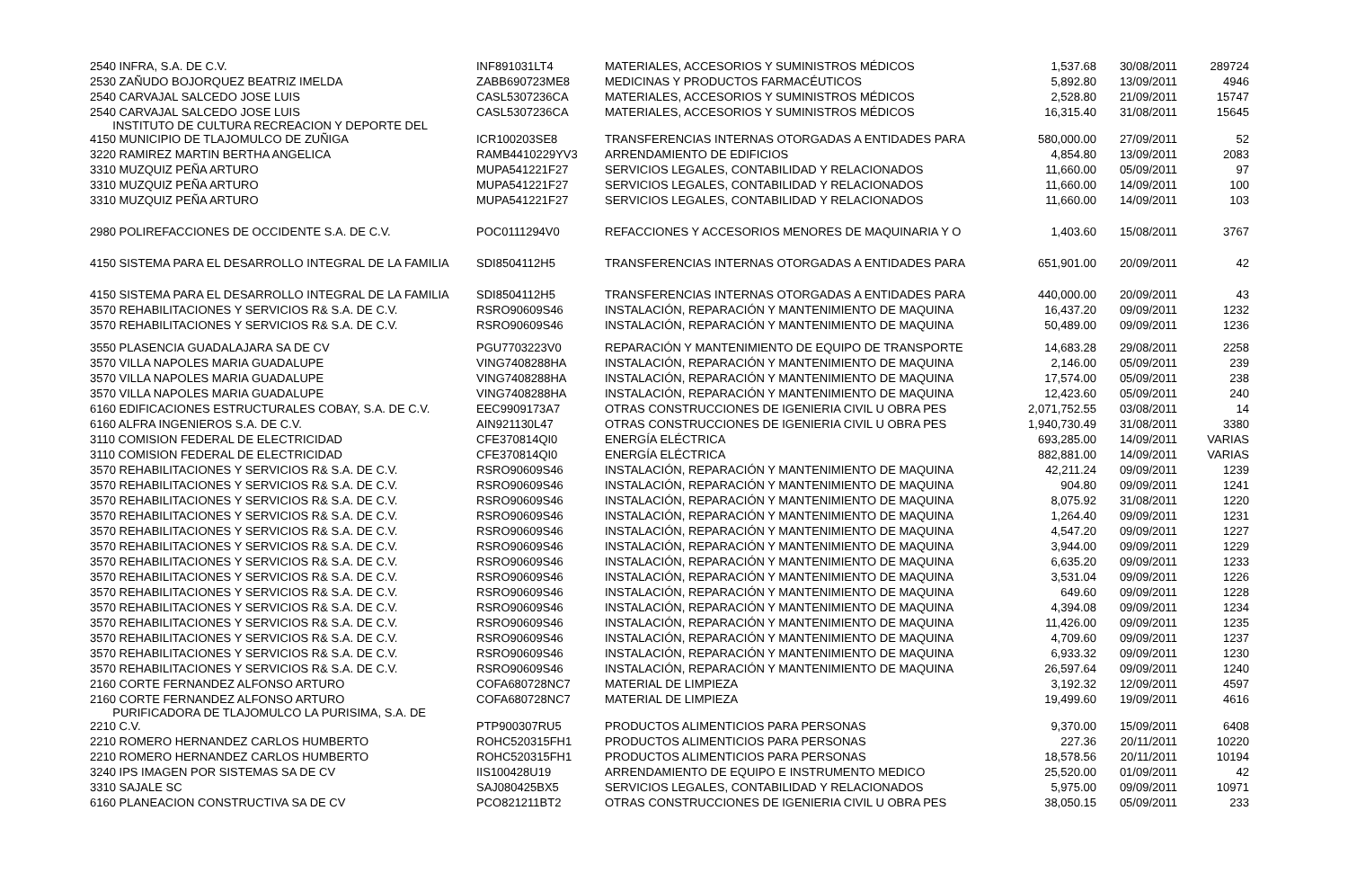| 2540 INFRA, S.A. DE C.V. | INF891031LT4 | MATERIALES, ACCESORIOS Y SUMINISTROS MÉDICOS | 1,537.68 | 30/08/2011 | 289724 |
| 2530 ZAÑUDO BOJORQUEZ BEATRIZ IMELDA | ZABB690723ME8 | MEDICINAS Y PRODUCTOS FARMACÉUTICOS | 5,892.80 | 13/09/2011 | 4946 |
| 2540 CARVAJAL SALCEDO JOSE LUIS | CASL5307236CA | MATERIALES, ACCESORIOS Y SUMINISTROS MÉDICOS | 2,528.80 | 21/09/2011 | 15747 |
| 2540 CARVAJAL SALCEDO JOSE LUIS | CASL5307236CA | MATERIALES, ACCESORIOS Y SUMINISTROS MÉDICOS | 16,315.40 | 31/08/2011 | 15645 |
| INSTITUTO DE CULTURA RECREACION Y DEPORTE DEL 4150 MUNICIPIO DE TLAJOMULCO DE ZUÑIGA | ICR100203SE8 | TRANSFERENCIAS INTERNAS OTORGADAS A ENTIDADES PARA | 580,000.00 | 27/09/2011 | 52 |
| 3220 RAMIREZ MARTIN BERTHA ANGELICA | RAMB4410229YV3 | ARRENDAMIENTO DE EDIFICIOS | 4,854.80 | 13/09/2011 | 2083 |
| 3310 MUZQUIZ PEÑA ARTURO | MUPA541221F27 | SERVICIOS LEGALES, CONTABILIDAD Y RELACIONADOS | 11,660.00 | 05/09/2011 | 97 |
| 3310 MUZQUIZ PEÑA ARTURO | MUPA541221F27 | SERVICIOS LEGALES, CONTABILIDAD Y RELACIONADOS | 11,660.00 | 14/09/2011 | 100 |
| 3310 MUZQUIZ PEÑA ARTURO | MUPA541221F27 | SERVICIOS LEGALES, CONTABILIDAD Y RELACIONADOS | 11,660.00 | 14/09/2011 | 103 |
| 2980 POLIREFACCIONES DE OCCIDENTE S.A. DE C.V. | POC0111294V0 | REFACCIONES Y ACCESORIOS MENORES DE MAQUINARIA Y O | 1,403.60 | 15/08/2011 | 3767 |
| 4150 SISTEMA PARA EL DESARROLLO INTEGRAL DE LA FAMILIA | SDI8504112H5 | TRANSFERENCIAS INTERNAS OTORGADAS A ENTIDADES PARA | 651,901.00 | 20/09/2011 | 42 |
| 4150 SISTEMA PARA EL DESARROLLO INTEGRAL DE LA FAMILIA | SDI8504112H5 | TRANSFERENCIAS INTERNAS OTORGADAS A ENTIDADES PARA | 440,000.00 | 20/09/2011 | 43 |
| 3570 REHABILITACIONES Y SERVICIOS R& S.A. DE C.V. | RSRO90609S46 | INSTALACIÓN, REPARACIÓN Y MANTENIMIENTO DE MAQUINA | 16,437.20 | 09/09/2011 | 1232 |
| 3570 REHABILITACIONES Y SERVICIOS R& S.A. DE C.V. | RSRO90609S46 | INSTALACIÓN, REPARACIÓN Y MANTENIMIENTO DE MAQUINA | 50,489.00 | 09/09/2011 | 1236 |
| 3550 PLASENCIA GUADALAJARA SA DE CV | PGU7703223V0 | REPARACIÓN Y MANTENIMIENTO DE EQUIPO DE TRANSPORTE | 14,683.28 | 29/08/2011 | 2258 |
| 3570 VILLA NAPOLES MARIA GUADALUPE | VING7408288HA | INSTALACIÓN, REPARACIÓN Y MANTENIMIENTO DE MAQUINA | 2,146.00 | 05/09/2011 | 239 |
| 3570 VILLA NAPOLES MARIA GUADALUPE | VING7408288HA | INSTALACIÓN, REPARACIÓN Y MANTENIMIENTO DE MAQUINA | 17,574.00 | 05/09/2011 | 238 |
| 3570 VILLA NAPOLES MARIA GUADALUPE | VING7408288HA | INSTALACIÓN, REPARACIÓN Y MANTENIMIENTO DE MAQUINA | 12,423.60 | 05/09/2011 | 240 |
| 6160 EDIFICACIONES ESTRUCTURALES COBAY, S.A. DE C.V. | EEC9909173A7 | OTRAS CONSTRUCCIONES DE IGENIERIA CIVIL U OBRA PES | 2,071,752.55 | 03/08/2011 | 14 |
| 6160 ALFRA INGENIEROS S.A. DE C.V. | AIN921130L47 | OTRAS CONSTRUCCIONES DE IGENIERIA CIVIL U OBRA PES | 1,940,730.49 | 31/08/2011 | 3380 |
| 3110 COMISION FEDERAL DE ELECTRICIDAD | CFE370814QI0 | ENERGÍA ELÉCTRICA | 693,285.00 | 14/09/2011 | VARIAS |
| 3110 COMISION FEDERAL DE ELECTRICIDAD | CFE370814QI0 | ENERGÍA ELÉCTRICA | 882,881.00 | 14/09/2011 | VARIAS |
| 3570 REHABILITACIONES Y SERVICIOS R& S.A. DE C.V. | RSRO90609S46 | INSTALACIÓN, REPARACIÓN Y MANTENIMIENTO DE MAQUINA | 42,211.24 | 09/09/2011 | 1239 |
| 3570 REHABILITACIONES Y SERVICIOS R& S.A. DE C.V. | RSRO90609S46 | INSTALACIÓN, REPARACIÓN Y MANTENIMIENTO DE MAQUINA | 904.80 | 09/09/2011 | 1241 |
| 3570 REHABILITACIONES Y SERVICIOS R& S.A. DE C.V. | RSRO90609S46 | INSTALACIÓN, REPARACIÓN Y MANTENIMIENTO DE MAQUINA | 8,075.92 | 31/08/2011 | 1220 |
| 3570 REHABILITACIONES Y SERVICIOS R& S.A. DE C.V. | RSRO90609S46 | INSTALACIÓN, REPARACIÓN Y MANTENIMIENTO DE MAQUINA | 1,264.40 | 09/09/2011 | 1231 |
| 3570 REHABILITACIONES Y SERVICIOS R& S.A. DE C.V. | RSRO90609S46 | INSTALACIÓN, REPARACIÓN Y MANTENIMIENTO DE MAQUINA | 4,547.20 | 09/09/2011 | 1227 |
| 3570 REHABILITACIONES Y SERVICIOS R& S.A. DE C.V. | RSRO90609S46 | INSTALACIÓN, REPARACIÓN Y MANTENIMIENTO DE MAQUINA | 3,944.00 | 09/09/2011 | 1229 |
| 3570 REHABILITACIONES Y SERVICIOS R& S.A. DE C.V. | RSRO90609S46 | INSTALACIÓN, REPARACIÓN Y MANTENIMIENTO DE MAQUINA | 6,635.20 | 09/09/2011 | 1233 |
| 3570 REHABILITACIONES Y SERVICIOS R& S.A. DE C.V. | RSRO90609S46 | INSTALACIÓN, REPARACIÓN Y MANTENIMIENTO DE MAQUINA | 3,531.04 | 09/09/2011 | 1226 |
| 3570 REHABILITACIONES Y SERVICIOS R& S.A. DE C.V. | RSRO90609S46 | INSTALACIÓN, REPARACIÓN Y MANTENIMIENTO DE MAQUINA | 649.60 | 09/09/2011 | 1228 |
| 3570 REHABILITACIONES Y SERVICIOS R& S.A. DE C.V. | RSRO90609S46 | INSTALACIÓN, REPARACIÓN Y MANTENIMIENTO DE MAQUINA | 4,394.08 | 09/09/2011 | 1234 |
| 3570 REHABILITACIONES Y SERVICIOS R& S.A. DE C.V. | RSRO90609S46 | INSTALACIÓN, REPARACIÓN Y MANTENIMIENTO DE MAQUINA | 11,426.00 | 09/09/2011 | 1235 |
| 3570 REHABILITACIONES Y SERVICIOS R& S.A. DE C.V. | RSRO90609S46 | INSTALACIÓN, REPARACIÓN Y MANTENIMIENTO DE MAQUINA | 4,709.60 | 09/09/2011 | 1237 |
| 3570 REHABILITACIONES Y SERVICIOS R& S.A. DE C.V. | RSRO90609S46 | INSTALACIÓN, REPARACIÓN Y MANTENIMIENTO DE MAQUINA | 6,933.32 | 09/09/2011 | 1230 |
| 3570 REHABILITACIONES Y SERVICIOS R& S.A. DE C.V. | RSRO90609S46 | INSTALACIÓN, REPARACIÓN Y MANTENIMIENTO DE MAQUINA | 26,597.64 | 09/09/2011 | 1240 |
| 2160 CORTE FERNANDEZ ALFONSO ARTURO | COFA680728NC7 | MATERIAL DE LIMPIEZA | 3,192.32 | 12/09/2011 | 4597 |
| 2160 CORTE FERNANDEZ ALFONSO ARTURO | COFA680728NC7 | MATERIAL DE LIMPIEZA | 19,499.60 | 19/09/2011 | 4616 |
| PURIFICADORA DE TLAJOMULCO LA PURISIMA, S.A. DE 2210 C.V. | PTP900307RU5 | PRODUCTOS ALIMENTICIOS PARA PERSONAS | 9,370.00 | 15/09/2011 | 6408 |
| 2210 ROMERO HERNANDEZ CARLOS HUMBERTO | ROHC520315FH1 | PRODUCTOS ALIMENTICIOS PARA PERSONAS | 227.36 | 20/11/2011 | 10220 |
| 2210 ROMERO HERNANDEZ CARLOS HUMBERTO | ROHC520315FH1 | PRODUCTOS ALIMENTICIOS PARA PERSONAS | 18,578.56 | 20/11/2011 | 10194 |
| 3240 IPS IMAGEN POR SISTEMAS SA DE CV | IIS100428U19 | ARRENDAMIENTO DE EQUIPO E INSTRUMENTO MEDICO | 25,520.00 | 01/09/2011 | 42 |
| 3310 SAJALE SC | SAJ080425BX5 | SERVICIOS LEGALES, CONTABILIDAD Y RELACIONADOS | 5,975.00 | 09/09/2011 | 10971 |
| 6160 PLANEACION CONSTRUCTIVA SA DE CV | PCO821211BT2 | OTRAS CONSTRUCCIONES DE IGENIERIA CIVIL U OBRA PES | 38,050.15 | 05/09/2011 | 233 |